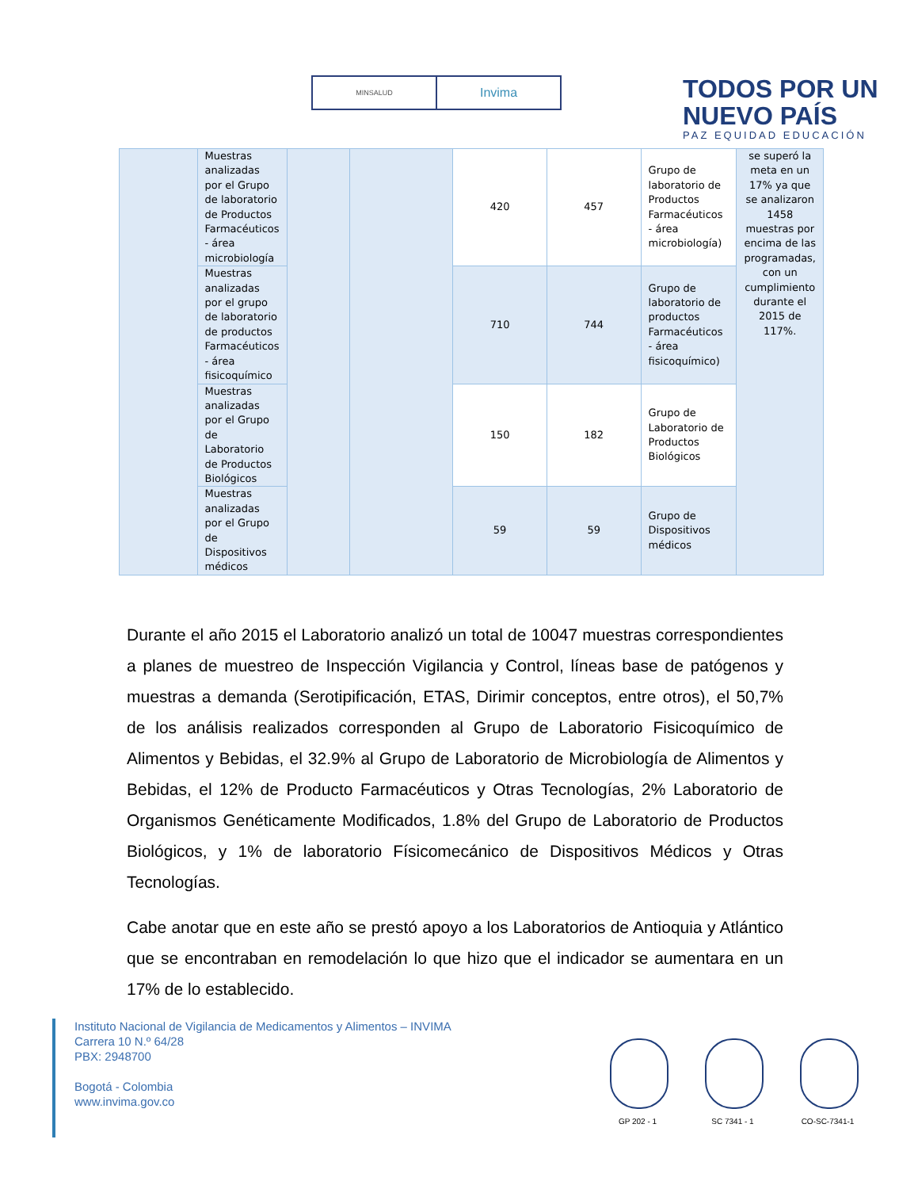MINSALUD
Invima
TODOS POR UN
NUEVO PAÍS
PAZ EQUIDAD EDUCACIÓN
| | Muestras analizadas por el Grupo de laboratorio de Productos Farmacéuticos - área microbiología | | | 420 | 457 | Grupo de laboratorio de Productos Farmacéuticos - área microbiología) | se superó la meta en un 17% ya que se analizaron 1458 muestras por encima de las programadas, con un cumplimiento durante el 2015 de 117%. |
| | Muestras analizadas por el grupo de laboratorio de productos Farmacéuticos - área fisicoquímico | | | 710 | 744 | Grupo de laboratorio de productos Farmacéuticos - área fisicoquímico) | |
| | Muestras analizadas por el Grupo de Laboratorio de Productos Biológicos | | | 150 | 182 | Grupo de Laboratorio de Productos Biológicos | |
| | Muestras analizadas por el Grupo de Dispositivos médicos | | | 59 | 59 | Grupo de Dispositivos médicos | |
Durante el año 2015 el Laboratorio analizó un total de 10047 muestras correspondientes a planes de muestreo de Inspección Vigilancia y Control, líneas base de patógenos y muestras a demanda (Serotipificación, ETAS, Dirimir conceptos, entre otros), el 50,7% de los análisis realizados corresponden al Grupo de Laboratorio Fisicoquímico de Alimentos y Bebidas, el 32.9% al Grupo de Laboratorio de Microbiología de Alimentos y Bebidas, el 12% de Producto Farmacéuticos y Otras Tecnologías, 2% Laboratorio de Organismos Genéticamente Modificados, 1.8% del Grupo de Laboratorio de Productos Biológicos, y 1% de laboratorio Físicomecánico de Dispositivos Médicos y Otras Tecnologías.
Cabe anotar que en este año se prestó apoyo a los Laboratorios de Antioquia y Atlántico que se encontraban en remodelación lo que hizo que el indicador se aumentara en un 17% de lo establecido.
Instituto Nacional de Vigilancia de Medicamentos y Alimentos – INVIMA
Carrera 10 N.º 64/28
PBX: 2948700
Bogotá - Colombia
www.invima.gov.co
GP 202 - 1 SC 7341 - 1 CO-SC-7341-1